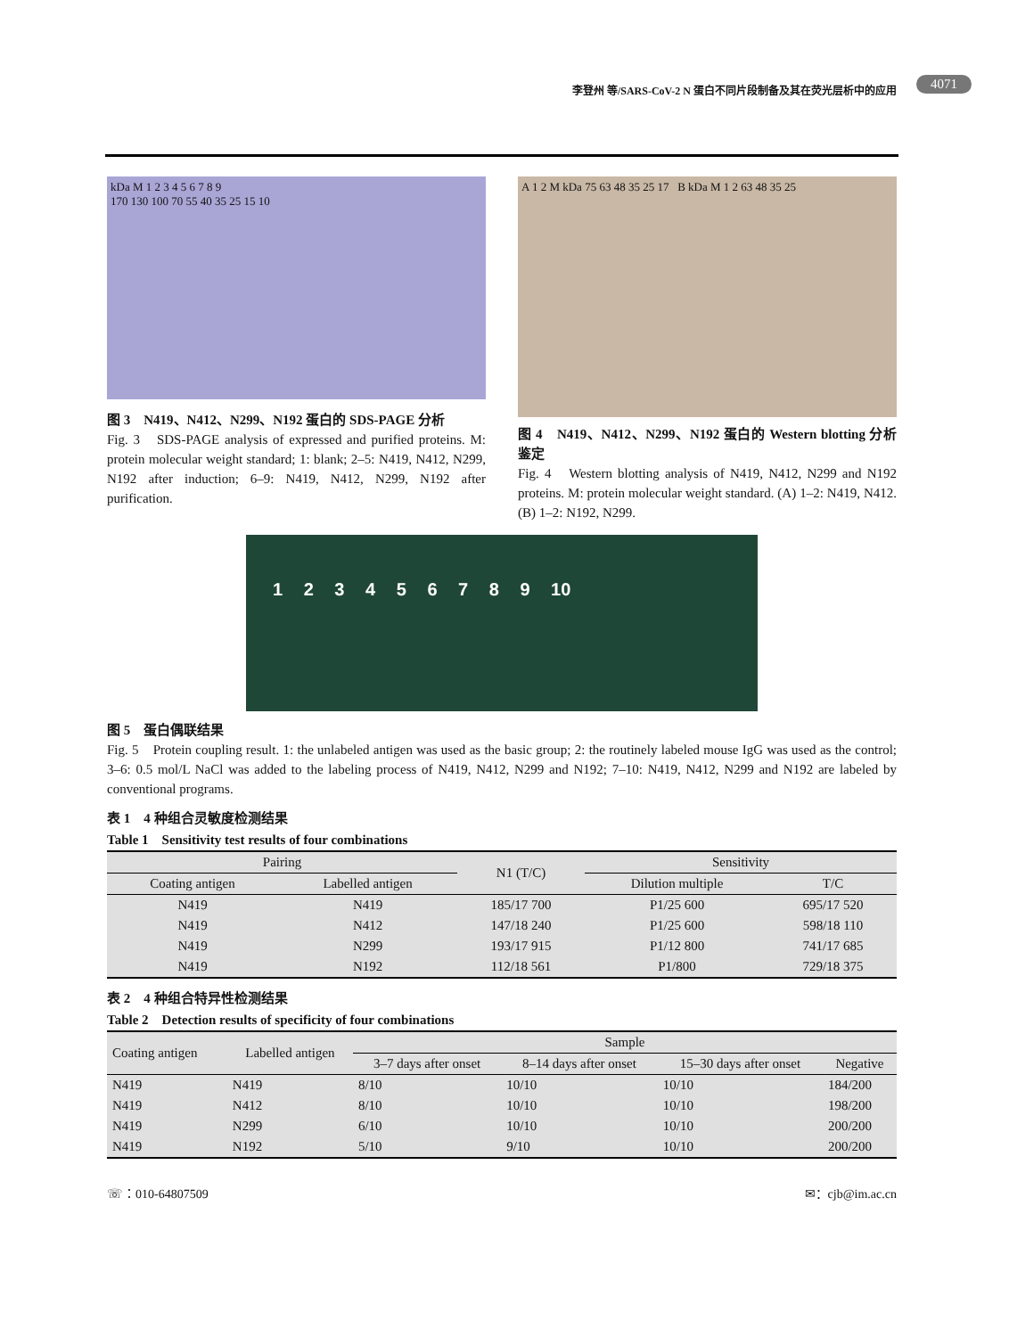李登州 等/SARS-CoV-2 N 蛋白不同片段制备及其在荧光层析中的应用 4071
kDa M 1 2 3 4 5 6 7 8 9
170 130 100 70 55 40 35 25 15 10
图 3　N419、N412、N299、N192 蛋白的 SDS-PAGE 分析
Fig. 3　SDS-PAGE analysis of expressed and purified proteins. M: protein molecular weight standard; 1: blank; 2–5: N419, N412, N299, N192 after induction; 6–9: N419, N412, N299, N192 after purification.
A 1 2 M kDa 75 63 48 35 25 17 B kDa M 1 2 63 48 35 25
图 4　N419、N412、N299、N192 蛋白的 Western blotting 分析鉴定
Fig. 4　Western blotting analysis of N419, N412, N299 and N192 proteins. M: protein molecular weight standard. (A) 1–2: N419, N412. (B) 1–2: N192, N299.
1 2 3 4 5 6 7 8 9 10
图 5　蛋白偶联结果
Fig. 5　Protein coupling result. 1: the unlabeled antigen was used as the basic group; 2: the routinely labeled mouse IgG was used as the control; 3–6: 0.5 mol/L NaCl was added to the labeling process of N419, N412, N299 and N192; 7–10: N419, N412, N299 and N192 are labeled by conventional programs.
表 1　4 种组合灵敏度检测结果
Table 1　Sensitivity test results of four combinations
| Pairing | | N1 (T/C) | Sensitivity | |
| --- | --- | --- | --- | --- |
| Coating antigen | Labelled antigen | | Dilution multiple | T/C |
| N419 | N419 | 185/17 700 | P1/25 600 | 695/17 520 |
| N419 | N412 | 147/18 240 | P1/25 600 | 598/18 110 |
| N419 | N299 | 193/17 915 | P1/12 800 | 741/17 685 |
| N419 | N192 | 112/18 561 | P1/800 | 729/18 375 |
表 2　4 种组合特异性检测结果
Table 2　Detection results of specificity of four combinations
| Coating antigen | Labelled antigen | Sample | | | |
| --- | --- | --- | --- | --- | --- |
| | | 3–7 days after onset | 8–14 days after onset | 15–30 days after onset | Negative |
| N419 | N419 | 8/10 | 10/10 | 10/10 | 184/200 |
| N419 | N412 | 8/10 | 10/10 | 10/10 | 198/200 |
| N419 | N299 | 6/10 | 10/10 | 10/10 | 200/200 |
| N419 | N192 | 5/10 | 9/10 | 10/10 | 200/200 |
☏：010-64807509 ✉：cjb@im.ac.cn